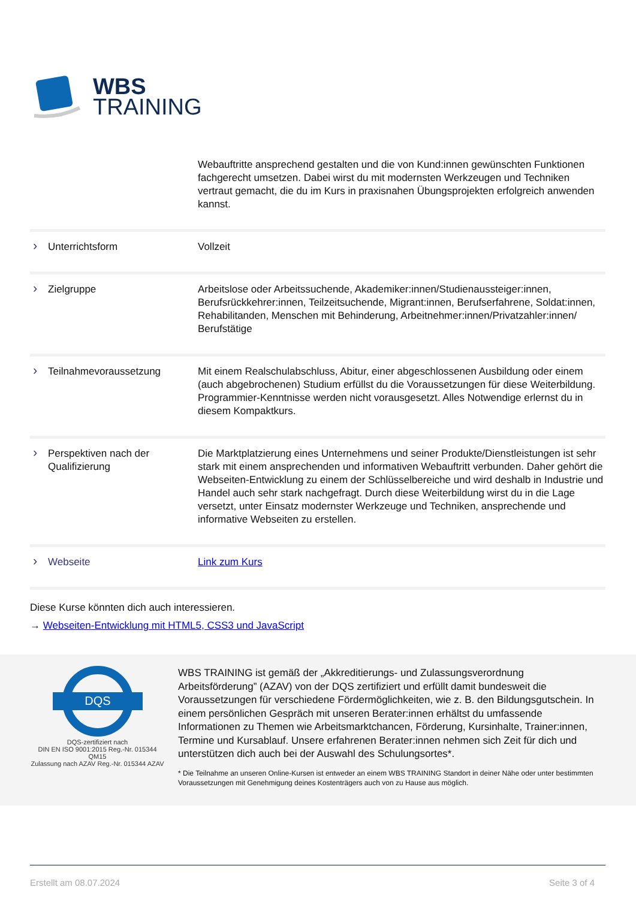WBS
TRAINING
| | Webauftritte ansprechend gestalten und die von Kund:innen gewünschten Funktionen fachgerecht umsetzen. Dabei wirst du mit modernsten Werkzeugen und Techniken vertraut gemacht, die du im Kurs in praxisnahen Übungsprojekten erfolgreich anwenden kannst. |
| › Unterrichtsform | Vollzeit |
| › Zielgruppe | Arbeitslose oder Arbeitssuchende, Akademiker:innen/Studienaussteiger:innen, Berufsrückkehrer:innen, Teilzeitsuchende, Migrant:innen, Berufserfahrene, Soldat:innen, Rehabilitanden, Menschen mit Behinderung, Arbeitnehmer:innen/Privatzahler:innen/ Berufstätige |
| › Teilnahmevoraussetzung | Mit einem Realschulabschluss, Abitur, einer abgeschlossenen Ausbildung oder einem (auch abgebrochenen) Studium erfüllst du die Voraussetzungen für diese Weiterbildung. Programmier-Kenntnisse werden nicht vorausgesetzt. Alles Notwendige erlernst du in diesem Kompaktkurs. |
| › Perspektiven nach der Qualifizierung | Die Marktplatzierung eines Unternehmens und seiner Produkte/Dienstleistungen ist sehr stark mit einem ansprechenden und informativen Webauftritt verbunden. Daher gehört die Webseiten-Entwicklung zu einem der Schlüsselbereiche und wird deshalb in Industrie und Handel auch sehr stark nachgefragt. Durch diese Weiterbildung wirst du in die Lage versetzt, unter Einsatz modernster Werkzeuge und Techniken, ansprechende und informative Webseiten zu erstellen. |
| › Webseite | Link zum Kurs |
Diese Kurse könnten dich auch interessieren.
→ Webseiten-Entwicklung mit HTML5, CSS3 und JavaScript
DQS
DQS-zertifiziert nach
DIN EN ISO 9001:2015 Reg.-Nr. 015344 QM15
Zulassung nach AZAV Reg.-Nr. 015344 AZAV
WBS TRAINING ist gemäß der „Akkreditierungs- und Zulassungsverordnung Arbeitsförderung” (AZAV) von der DQS zertifiziert und erfüllt damit bundesweit die Voraussetzungen für verschiedene Fördermöglichkeiten, wie z. B. den Bildungsgutschein. In einem persönlichen Gespräch mit unseren Berater:innen erhältst du umfassende Informationen zu Themen wie Arbeitsmarktchancen, Förderung, Kursinhalte, Trainer:innen, Termine und Kursablauf. Unsere erfahrenen Berater:innen nehmen sich Zeit für dich und unterstützen dich auch bei der Auswahl des Schulungsortes*.
* Die Teilnahme an unseren Online-Kursen ist entweder an einem WBS TRAINING Standort in deiner Nähe oder unter bestimmten Voraussetzungen mit Genehmigung deines Kostenträgers auch von zu Hause aus möglich.
Erstellt am 08.07.2024 Seite 3 of 4